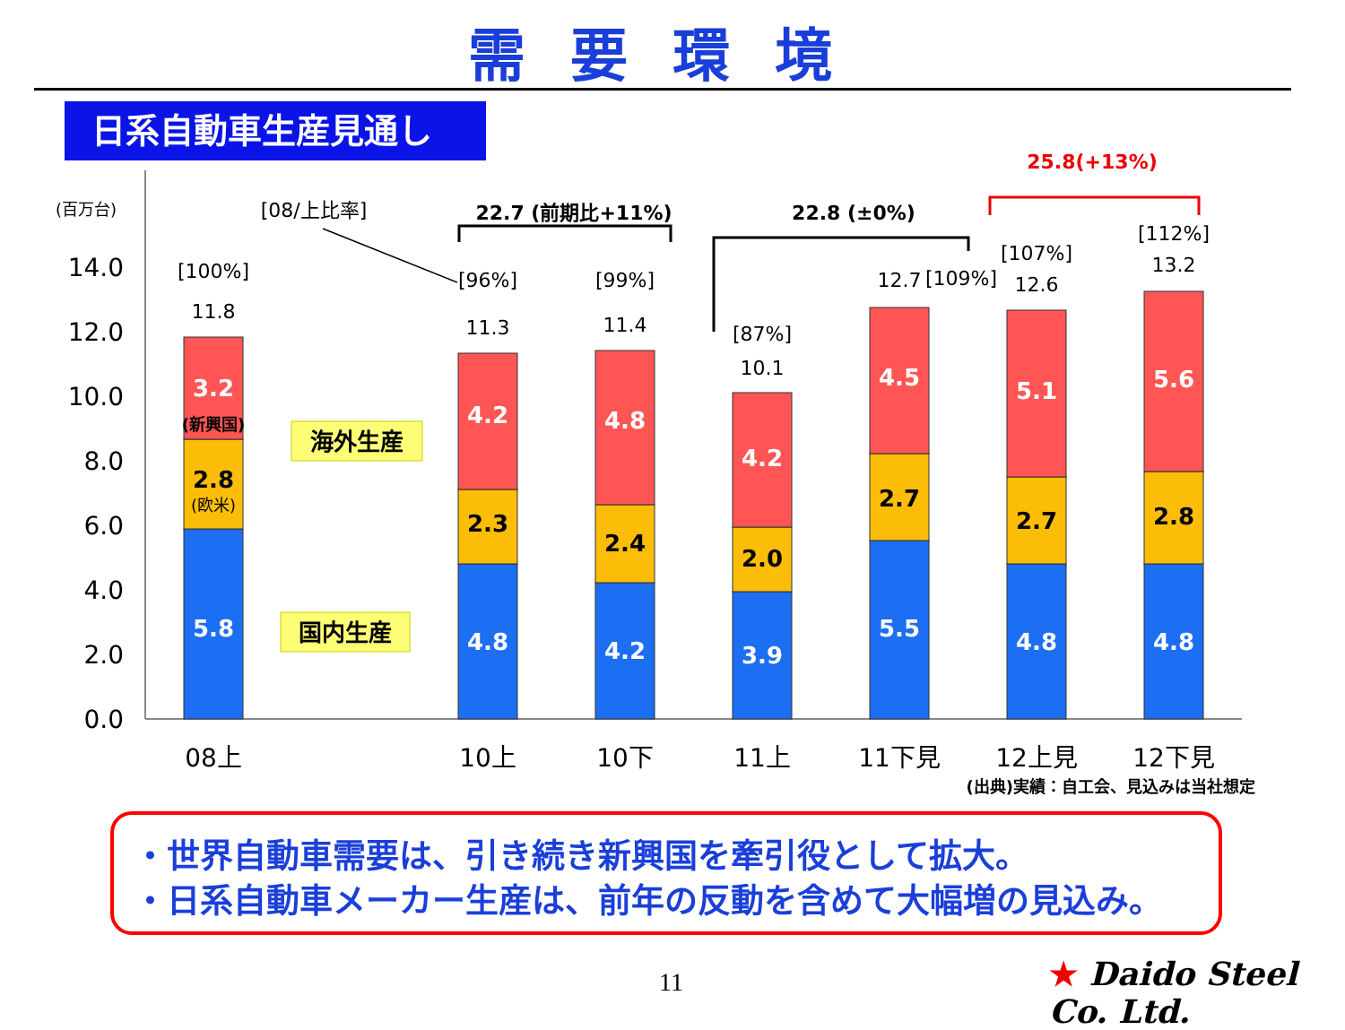需要環境
日系自動車生産見通し
(百万台)
0.0
2.0
4.0
6.0
8.0
10.0
12.0
14.0
5.8
2.8
3.2
4.8
2.3
4.2
4.2
2.4
4.8
3.9
2.0
4.2
5.5
2.7
4.5
4.8
2.7
5.1
4.8
2.8
5.6
[100%]
11.8
[96%]
11.3
[99%]
11.4
[87%]
10.1
12.7
[109%]
[107%]
12.6
[112%]
13.2
[08/上比率]
22.7 (前期比+11%)
22.8 (±0%)
25.8(+13%)
(新興国)
(欧米)
海外生産
国内生産
08上
10上
10下
11上
11下見
12上見
12下見
(出典)実績：自工会、見込みは当社想定
・世界自動車需要は、引き続き新興国を牽引役として拡大。
・日系自動車メーカー生産は、前年の反動を含めて大幅増の見込み。
11 ★ Daido Steel Co. Ltd.